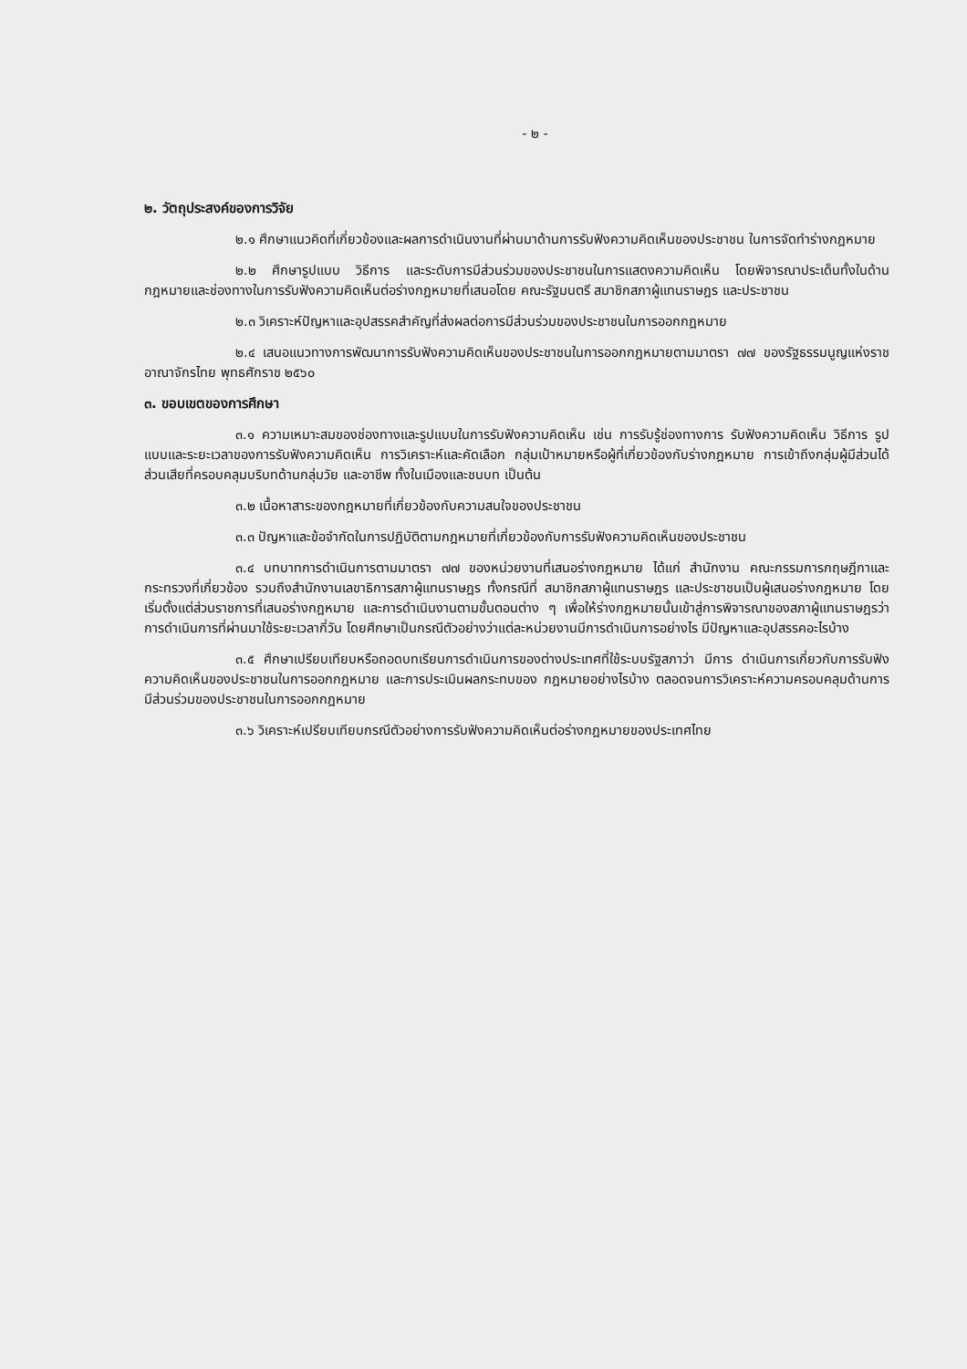- ๒ -
๒. วัตถุประสงค์ของการวิจัย
๒.๑ ศึกษาแนวคิดที่เกี่ยวข้องและผลการดำเนินงานที่ผ่านมาด้านการรับฟังความคิดเห็นของประชาชน ในการจัดทำร่างกฎหมาย
๒.๒ ศึกษารูปแบบ วิธีการ และระดับการมีส่วนร่วมของประชาชนในการแสดงความคิดเห็น โดยพิจารณาประเด็นทั้งในด้านกฎหมายและช่องทางในการรับฟังความคิดเห็นต่อร่างกฎหมายที่เสนอโดย คณะรัฐมนตรี สมาชิกสภาผู้แทนราษฎร และประชาชน
๒.๓ วิเคราะห์ปัญหาและอุปสรรคสำคัญที่ส่งผลต่อการมีส่วนร่วมของประชาชนในการออกกฎหมาย
๒.๔ เสนอแนวทางการพัฒนาการรับฟังความคิดเห็นของประชาชนในการออกกฎหมายตามมาตรา ๗๗ ของรัฐธรรมนูญแห่งราชอาณาจักรไทย พุทธศักราช ๒๕๖๐
๓. ขอบเขตของการศึกษา
๓.๑ ความเหมาะสมของช่องทางและรูปแบบในการรับฟังความคิดเห็น เช่น การรับรู้ช่องทางการ รับฟังความคิดเห็น วิธีการ รูปแบบและระยะเวลาของการรับฟังความคิดเห็น การวิเคราะห์และคัดเลือก กลุ่มเป้าหมายหรือผู้ที่เกี่ยวข้องกับร่างกฎหมาย การเข้าถึงกลุ่มผู้มีส่วนได้ส่วนเสียที่ครอบคลุมบริบทด้านกลุ่มวัย และอาชีพ ทั้งในเมืองและชนบท เป็นต้น
๓.๒ เนื้อหาสาระของกฎหมายที่เกี่ยวข้องกับความสนใจของประชาชน
๓.๓ ปัญหาและข้อจำกัดในการปฏิบัติตามกฎหมายที่เกี่ยวข้องกับการรับฟังความคิดเห็นของประชาชน
๓.๔ บทบาทการดำเนินการตามมาตรา ๗๗ ของหน่วยงานที่เสนอร่างกฎหมาย ได้แก่ สำนักงาน คณะกรรมการกฤษฎีกาและกระทรวงที่เกี่ยวข้อง รวมถึงสำนักงานเลขาธิการสภาผู้แทนราษฎร ทั้งกรณีที่ สมาชิกสภาผู้แทนราษฎร และประชาชนเป็นผู้เสนอร่างกฎหมาย โดยเริ่มตั้งแต่ส่วนราชการที่เสนอร่างกฎหมาย และการดำเนินงานตามขั้นตอนต่าง ๆ เพื่อให้ร่างกฎหมายนั้นเข้าสู่การพิจารณาของสภาผู้แทนราษฎรว่า การดำเนินการที่ผ่านมาใช้ระยะเวลากี่วัน โดยศึกษาเป็นกรณีตัวอย่างว่าแต่ละหน่วยงานมีการดำเนินการอย่างไร มีปัญหาและอุปสรรคอะไรบ้าง
๓.๕ ศึกษาเปรียบเทียบหรือถอดบทเรียนการดำเนินการของต่างประเทศที่ใช้ระบบรัฐสภาว่า มีการ ดำเนินการเกี่ยวกับการรับฟังความคิดเห็นของประชาชนในการออกกฎหมาย และการประเมินผลกระทบของ กฎหมายอย่างไรบ้าง ตลอดจนการวิเคราะห์ความครอบคลุมด้านการมีส่วนร่วมของประชาชนในการออกกฎหมาย
๓.๖ วิเคราะห์เปรียบเทียบกรณีตัวอย่างการรับฟังความคิดเห็นต่อร่างกฎหมายของประเทศไทย